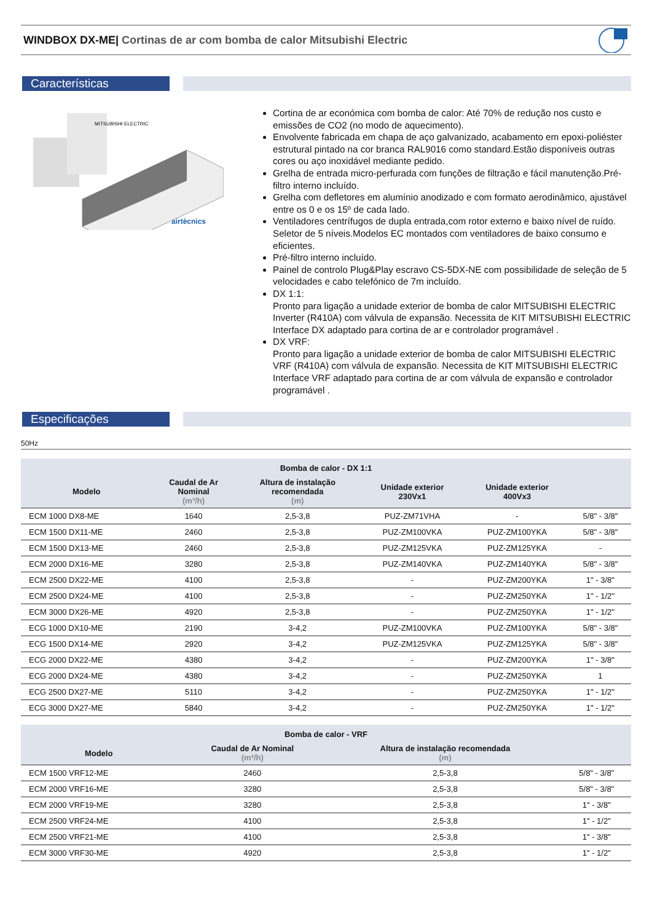WINDBOX DX-ME| Cortinas de ar com bomba de calor Mitsubishi Electric
Características
MITSUBISHI ELECTRIC
airtècnics
Cortina de ar económica com bomba de calor: Até 70% de redução nos custo e emissões de CO2 (no modo de aquecimento).
Envolvente fabricada em chapa de aço galvanizado, acabamento em epoxi-poliéster estrutural pintado na cor branca RAL9016 como standard.Estão disponíveis outras cores ou aço inoxidável mediante pedido.
Grelha de entrada micro-perfurada com funções de filtração e fácil manutenção.Pré-filtro interno incluído.
Grelha com defletores em alumínio anodizado e com formato aerodinâmico, ajustável entre os 0 e os 15º de cada lado.
Ventiladores centrífugos de dupla entrada,com rotor externo e baixo nível de ruído. Seletor de 5 níveis.Modelos EC montados com ventiladores de baixo consumo e eficientes.
Pré-filtro interno incluído.
Painel de controlo Plug&Play escravo CS-5DX-NE com possibilidade de seleção de 5 velocidades e cabo telefónico de 7m incluído.
DX 1:1:
Pronto para ligação a unidade exterior de bomba de calor MITSUBISHI ELECTRIC Inverter (R410A) com válvula de expansão. Necessita de KIT MITSUBISHI ELECTRIC Interface DX adaptado para cortina de ar e controlador programável .
DX VRF:
Pronto para ligação a unidade exterior de bomba de calor MITSUBISHI ELECTRIC VRF (R410A) com válvula de expansão. Necessita de KIT MITSUBISHI ELECTRIC Interface VRF adaptado para cortina de ar com válvula de expansão e controlador programável .
Especificações
50Hz
| Bomba de calor - DX 1:1 | | | | | |
| --- | --- | --- | --- | --- | --- |
| Modelo | Caudal de Ar Nominal (m³/h) | Altura de instalação recomendada (m) | Unidade exterior 230Vx1 | Unidade exterior 400Vx3 | |
| ECM 1000 DX8-ME | 1640 | 2,5-3,8 | PUZ-ZM71VHA | - | 5/8" - 3/8" |
| ECM 1500 DX11-ME | 2460 | 2,5-3,8 | PUZ-ZM100VKA | PUZ-ZM100YKA | 5/8" - 3/8" |
| ECM 1500 DX13-ME | 2460 | 2,5-3,8 | PUZ-ZM125VKA | PUZ-ZM125YKA | - |
| ECM 2000 DX16-ME | 3280 | 2,5-3,8 | PUZ-ZM140VKA | PUZ-ZM140YKA | 5/8" - 3/8" |
| ECM 2500 DX22-ME | 4100 | 2,5-3,8 | - | PUZ-ZM200YKA | 1" - 3/8" |
| ECM 2500 DX24-ME | 4100 | 2,5-3,8 | - | PUZ-ZM250YKA | 1" - 1/2" |
| ECM 3000 DX26-ME | 4920 | 2,5-3,8 | - | PUZ-ZM250YKA | 1" - 1/2" |
| ECG 1000 DX10-ME | 2190 | 3-4,2 | PUZ-ZM100VKA | PUZ-ZM100YKA | 5/8" - 3/8" |
| ECG 1500 DX14-ME | 2920 | 3-4,2 | PUZ-ZM125VKA | PUZ-ZM125YKA | 5/8" - 3/8" |
| ECG 2000 DX22-ME | 4380 | 3-4,2 | - | PUZ-ZM200YKA | 1" - 3/8" |
| ECG 2000 DX24-ME | 4380 | 3-4,2 | - | PUZ-ZM250YKA | 1 |
| ECG 2500 DX27-ME | 5110 | 3-4,2 | - | PUZ-ZM250YKA | 1" - 1/2" |
| ECG 3000 DX27-ME | 5840 | 3-4,2 | - | PUZ-ZM250YKA | 1" - 1/2" |
| Bomba de calor - VRF | | | |
| --- | --- | --- | --- |
| Modelo | Caudal de Ar Nominal (m³/h) | Altura de instalação recomendada (m) | |
| ECM 1500 VRF12-ME | 2460 | 2,5-3,8 | 5/8" - 3/8" |
| ECM 2000 VRF16-ME | 3280 | 2,5-3,8 | 5/8" - 3/8" |
| ECM 2000 VRF19-ME | 3280 | 2,5-3,8 | 1" - 3/8" |
| ECM 2500 VRF24-ME | 4100 | 2,5-3,8 | 1" - 1/2" |
| ECM 2500 VRF21-ME | 4100 | 2,5-3,8 | 1" - 3/8" |
| ECM 3000 VRF30-ME | 4920 | 2,5-3,8 | 1" - 1/2" |